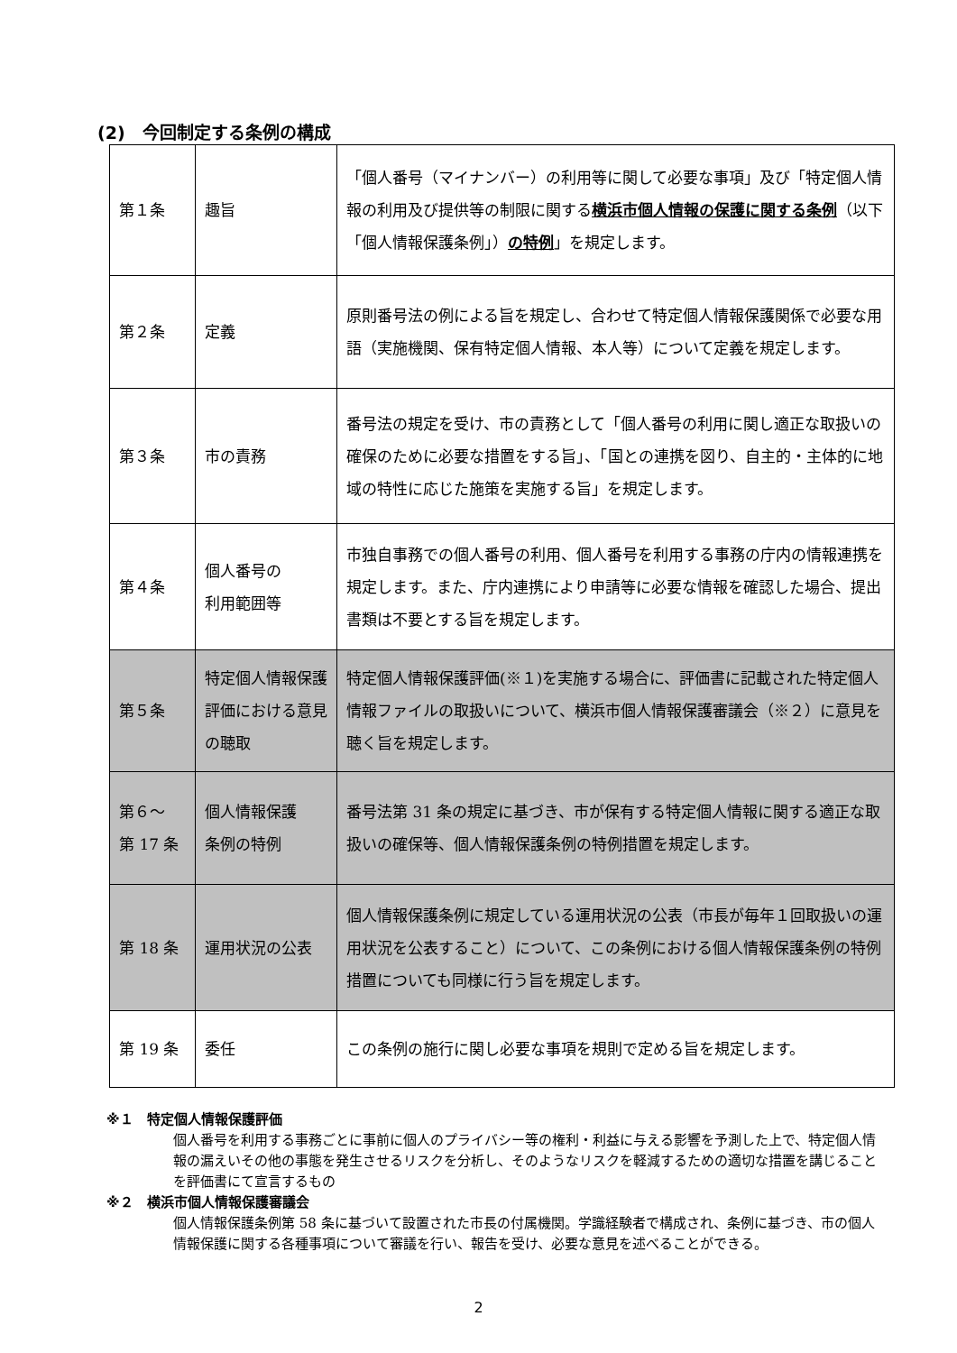(2)　今回制定する条例の構成
| 第１条 | 趣旨 | 「個人番号（マイナンバー）の利用等に関して必要な事項」及び「特定個人情報の利用及び提供等の制限に関する 横浜市個人情報の保護に関する条例 （以下「個人情報保護条例」） の特例 」を規定します。 |
| 第２条 | 定義 | 原則番号法の例による旨を規定し、合わせて特定個人情報保護関係で必要な用語（実施機関、保有特定個人情報、本人等）について定義を規定します。 |
| 第３条 | 市の責務 | 番号法の規定を受け、市の責務として「個人番号の利用に関し適正な取扱いの確保のために必要な措置をする旨」、「国との連携を図り、自主的・主体的に地域の特性に応じた施策を実施する旨」を規定します。 |
| 第４条 | 個人番号の 利用範囲等 | 市独自事務での個人番号の利用、個人番号を利用する事務の庁内の情報連携を規定します。また、庁内連携により申請等に必要な情報を確認した場合、提出書類は不要とする旨を規定します。 |
| 第５条 | 特定個人情報保護評価における意見の聴取 | 特定個人情報保護評価(※１)を実施する場合に、評価書に記載された特定個人情報ファイルの取扱いについて、横浜市個人情報保護審議会（※２）に意見を聴く旨を規定します。 |
| 第６～ 第 17 条 | 個人情報保護 条例の特例 | 番号法第 31 条の規定に基づき、市が保有する特定個人情報に関する適正な取扱いの確保等、個人情報保護条例の特例措置を規定します。 |
| 第 18 条 | 運用状況の公表 | 個人情報保護条例に規定している運用状況の公表（市長が毎年１回取扱いの運用状況を公表すること）について、この条例における個人情報保護条例の特例措置についても同様に行う旨を規定します。 |
| 第 19 条 | 委任 | この条例の施行に関し必要な事項を規則で定める旨を規定します。 |
※１　特定個人情報保護評価
個人番号を利用する事務ごとに事前に個人のプライバシー等の権利・利益に与える影響を予測した上で、特定個人情報の漏えいその他の事態を発生させるリスクを分析し、そのようなリスクを軽減するための適切な措置を講じることを評価書にて宣言するもの
※２　横浜市個人情報保護審議会
個人情報保護条例第 58 条に基づいて設置された市長の付属機関。学識経験者で構成され、条例に基づき、市の個人情報保護に関する各種事項について審議を行い、報告を受け、必要な意見を述べることができる。
2